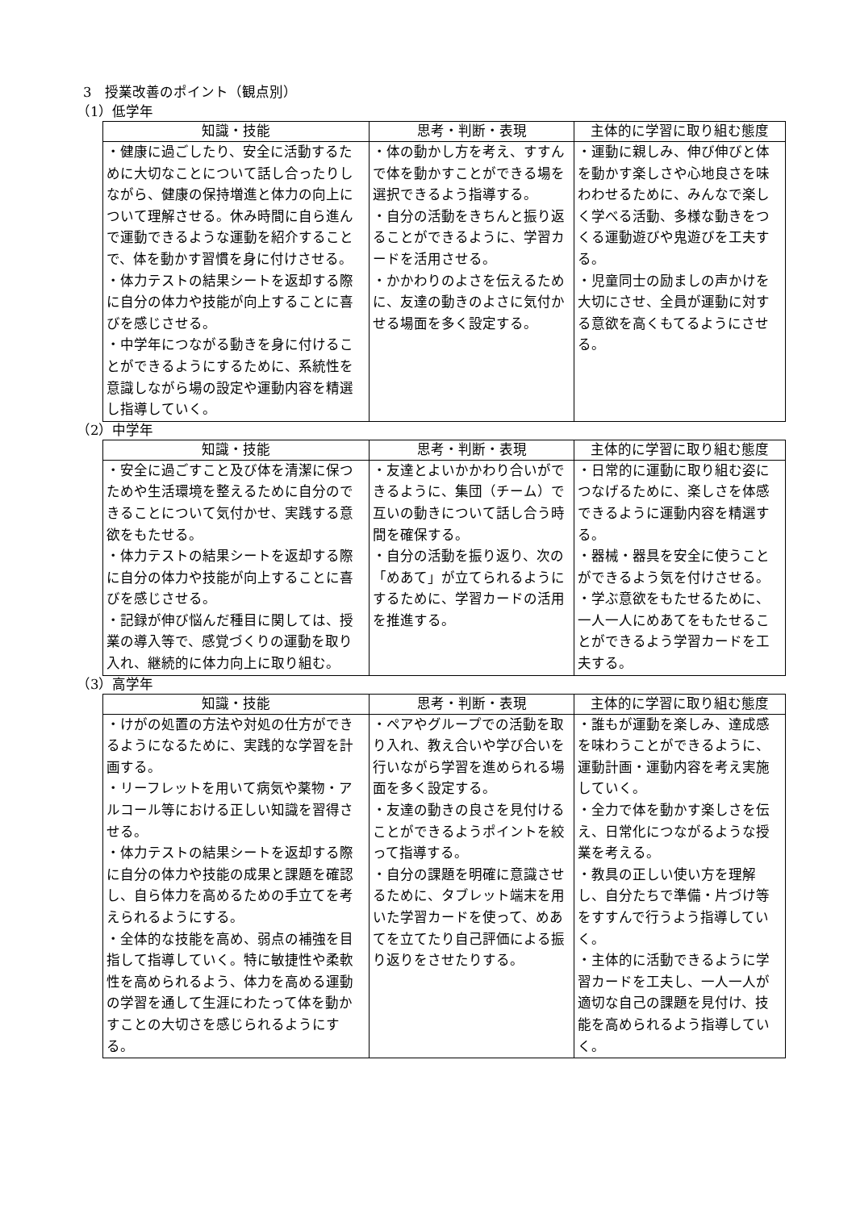3　授業改善のポイント（観点別）
（1）低学年
| 知識・技能 | 思考・判断・表現 | 主体的に学習に取り組む態度 |
| --- | --- | --- |
| ・健康に過ごしたり、安全に活動するために大切なことについて話し合ったりしながら、健康の保持増進と体力の向上について理解させる。休み時間に自ら進んで運動できるような運動を紹介することで、体を動かす習慣を身に付けさせる。 ・体力テストの結果シートを返却する際に自分の体力や技能が向上することに喜びを感じさせる。 ・中学年につながる動きを身に付けることができるようにするために、系統性を意識しながら場の設定や運動内容を精選し指導していく。 | ・体の動かし方を考え、すすんで体を動かすことができる場を選択できるよう指導する。 ・自分の活動をきちんと振り返ることができるように、学習カードを活用させる。 ・かかわりのよさを伝えるために、友達の動きのよさに気付かせる場面を多く設定する。 | ・運動に親しみ、伸び伸びと体を動かす楽しさや心地良さを味わわせるために、みんなで楽しく学べる活動、多様な動きをつくる運動遊びや鬼遊びを工夫する。 ・児童同士の励ましの声かけを大切にさせ、全員が運動に対する意欲を高くもてるようにさせる。 |
（2）中学年
| 知識・技能 | 思考・判断・表現 | 主体的に学習に取り組む態度 |
| --- | --- | --- |
| ・安全に過ごすこと及び体を清潔に保つためや生活環境を整えるために自分のできることについて気付かせ、実践する意欲をもたせる。 ・体力テストの結果シートを返却する際に自分の体力や技能が向上することに喜びを感じさせる。 ・記録が伸び悩んだ種目に関しては、授業の導入等で、感覚づくりの運動を取り入れ、継続的に体力向上に取り組む。 | ・友達とよいかかわり合いができるように、集団（チーム）で互いの動きについて話し合う時間を確保する。 ・自分の活動を振り返り、次の「めあて」が立てられるようにするために、学習カードの活用を推進する。 | ・日常的に運動に取り組む姿につなげるために、楽しさを体感できるように運動内容を精選する。 ・器械・器具を安全に使うことができるよう気を付けさせる。 ・学ぶ意欲をもたせるために、一人一人にめあてをもたせることができるよう学習カードを工夫する。 |
（3）高学年
| 知識・技能 | 思考・判断・表現 | 主体的に学習に取り組む態度 |
| --- | --- | --- |
| ・けがの処置の方法や対処の仕方ができるようになるために、実践的な学習を計画する。 ・リーフレットを用いて病気や薬物・アルコール等における正しい知識を習得させる。 ・体力テストの結果シートを返却する際に自分の体力や技能の成果と課題を確認し、自ら体力を高めるための手立てを考えられるようにする。 ・全体的な技能を高め、弱点の補強を目指して指導していく。特に敏捷性や柔軟性を高められるよう、体力を高める運動の学習を通して生涯にわたって体を動かすことの大切さを感じられるようにする。 | ・ペアやグループでの活動を取り入れ、教え合いや学び合いを行いながら学習を進められる場面を多く設定する。 ・友達の動きの良さを見付けることができるようポイントを絞って指導する。 ・自分の課題を明確に意識させるために、タブレット端末を用いた学習カードを使って、めあてを立てたり自己評価による振り返りをさせたりする。 | ・誰もが運動を楽しみ、達成感を味わうことができるように、運動計画・運動内容を考え実施していく。 ・全力で体を動かす楽しさを伝え、日常化につながるような授業を考える。 ・教具の正しい使い方を理解し、自分たちで準備・片づけ等をすすんで行うよう指導していく。 ・主体的に活動できるように学習カードを工夫し、一人一人が適切な自己の課題を見付け、技能を高められるよう指導していく。 |